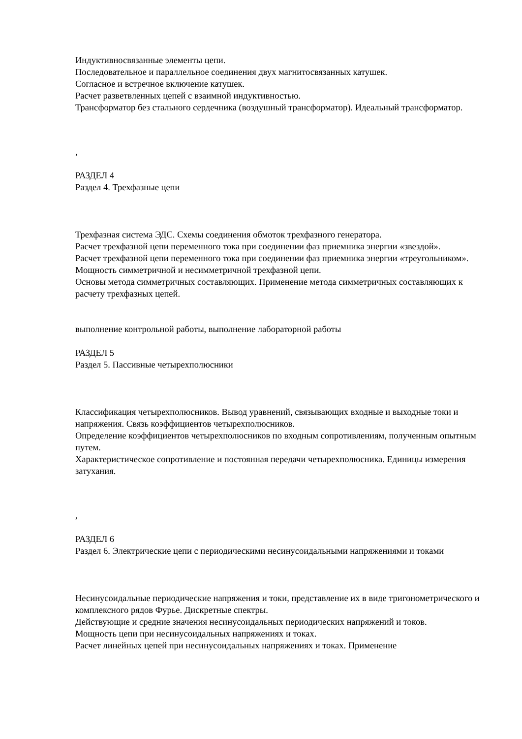Индуктивносвязанные элементы цепи.
Последовательное и параллельное соединения двух магнитосвязанных катушек.
Согласное и встречное включение катушек.
Расчет разветвленных цепей с взаимной индуктивностью.
Трансформатор без стального сердечника (воздушный трансформатор). Идеальный трансформатор.
,
РАЗДЕЛ 4
Раздел 4. Трехфазные цепи
Трехфазная система ЭДС. Схемы соединения обмоток трехфазного генератора.
Расчет трехфазной цепи переменного тока при соединении фаз приемника энергии «звездой».
Расчет трехфазной цепи переменного тока при соединении фаз приемника энергии «треугольником».
Мощность симметричной и несимметричной трехфазной цепи.
Основы метода симметричных составляющих. Применение метода симметричных составляющих к расчету трехфазных цепей.
выполнение контрольной работы, выполнение лабораторной работы
РАЗДЕЛ 5
Раздел 5. Пассивные четырехполюсники
Классификация четырехполюсников. Вывод уравнений, связывающих входные и выходные токи и напряжения. Связь коэффициентов четырехполюсников.
Определение коэффициентов четырехполюсников по входным сопротивлениям, полученным опытным путем.
Характеристическое сопротивление и постоянная передачи четырехполюсника. Единицы измерения затухания.
,
РАЗДЕЛ 6
Раздел 6. Электрические цепи с периодическими несинусоидальными напряжениями и токами
Несинусоидальные периодические напряжения и токи, представление их в виде тригонометрического и комплексного рядов Фурье. Дискретные спектры.
Действующие и средние значения несинусоидальных периодических напряжений и токов.
Мощность цепи при несинусоидальных напряжениях и токах.
Расчет линейных цепей при несинусоидальных напряжениях и токах. Применение